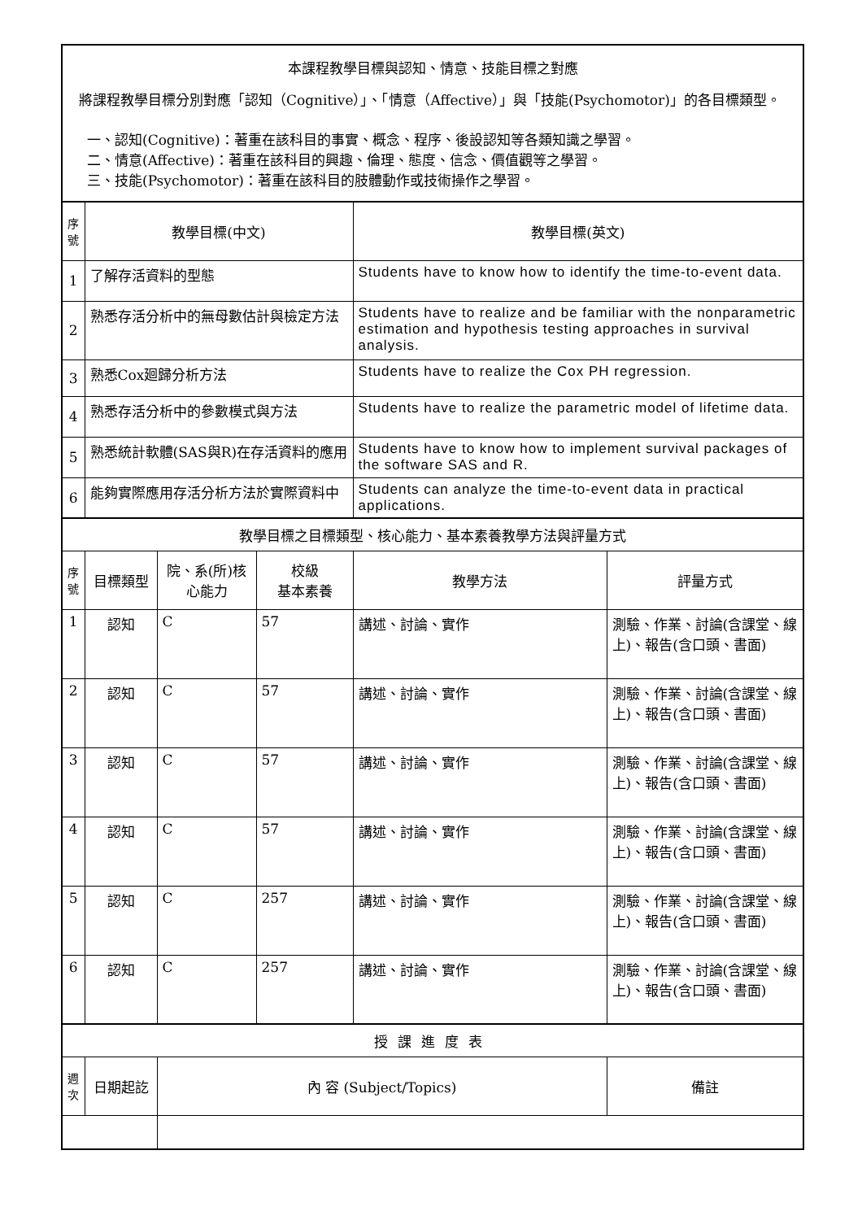| 本課程教學目標與認知、情意、技能目標之對應 將課程教學目標分別對應「認知（Cognitive）」、「情意（Affective）」與「技能(Psychomotor)」的各目標類型。 一、認知(Cognitive)：著重在該科目的事實、概念、程序、後設認知等各類知識之學習。 二、情意(Affective)：著重在該科目的興趣、倫理、態度、信念、價值觀等之學習。 三、技能(Psychomotor)：著重在該科目的肢體動作或技術操作之學習。 | | | | | |
| 序號 | 教學目標(中文) | | | 教學目標(英文) | |
| 1 | 了解存活資料的型態 | | | Students have to know how to identify the time-to-event data. | |
| 2 | 熟悉存活分析中的無母數估計與檢定方法 | | | Students have to realize and be familiar with the nonparametric estimation and hypothesis testing approaches in survival analysis. | |
| 3 | 熟悉Cox廻歸分析方法 | | | Students have to realize the Cox PH regression. | |
| 4 | 熟悉存活分析中的參數模式與方法 | | | Students have to realize the parametric model of lifetime data. | |
| 5 | 熟悉統計軟體(SAS與R)在存活資料的應用 | | | Students have to know how to implement survival packages of the software SAS and R. | |
| 6 | 能夠實際應用存活分析方法於實際資料中 | | | Students can analyze the time-to-event data in practical applications. | |
| 教學目標之目標類型、核心能力、基本素養教學方法與評量方式 | | | | | |
| 序號 | 目標類型 | 院、系(所)核心能力 | 校級 基本素養 | 教學方法 | 評量方式 |
| 1 | 認知 | C | 57 | 講述、討論、實作 | 測驗、作業、討論(含課堂、線上)、報告(含口頭、書面) |
| 2 | 認知 | C | 57 | 講述、討論、實作 | 測驗、作業、討論(含課堂、線上)、報告(含口頭、書面) |
| 3 | 認知 | C | 57 | 講述、討論、實作 | 測驗、作業、討論(含課堂、線上)、報告(含口頭、書面) |
| 4 | 認知 | C | 57 | 講述、討論、實作 | 測驗、作業、討論(含課堂、線上)、報告(含口頭、書面) |
| 5 | 認知 | C | 257 | 講述、討論、實作 | 測驗、作業、討論(含課堂、線上)、報告(含口頭、書面) |
| 6 | 認知 | C | 257 | 講述、討論、實作 | 測驗、作業、討論(含課堂、線上)、報告(含口頭、書面) |
| 授課進度表 | | | | | |
| 週次 | 日期起訖 | 內 容 (Subject/Topics) | | | 備註 |